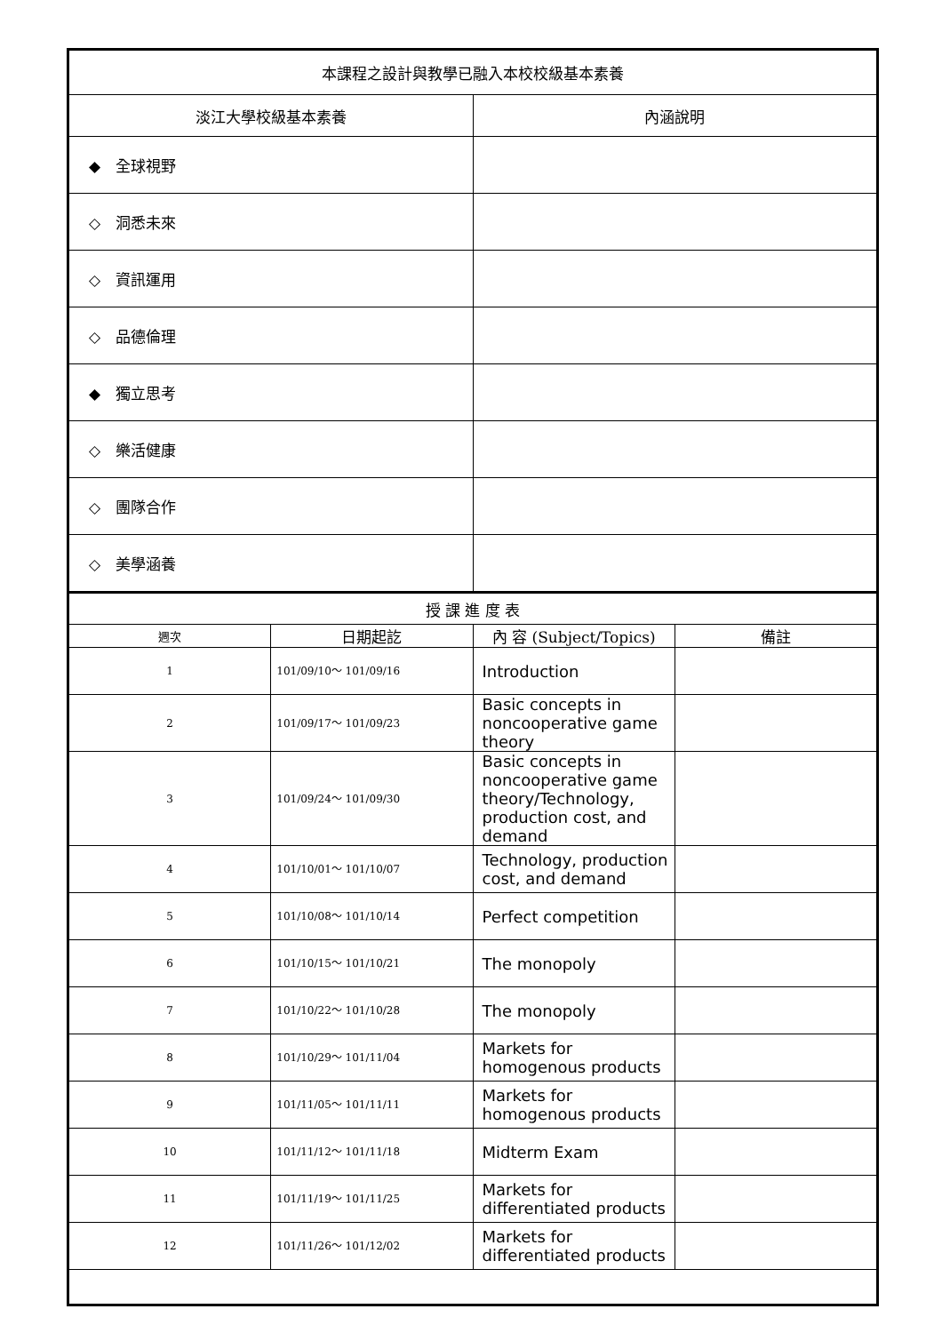| 本課程之設計與教學已融入本校校級基本素養 | |
| --- | --- |
| 淡江大學校級基本素養 | 內涵說明 |
| ◆ 全球視野 | |
| ◇ 洞悉未來 | |
| ◇ 資訊運用 | |
| ◇ 品德倫理 | |
| ◆ 獨立思考 | |
| ◇ 樂活健康 | |
| ◇ 團隊合作 | |
| ◇ 美學涵養 | |
| 授 課 進 度 表 | | | |
| --- | --- | --- | --- |
| 週次 | 日期起訖 | 內 容 (Subject/Topics) | 備註 |
| 1 | 101/09/10～ 101/09/16 | Introduction | |
| 2 | 101/09/17～ 101/09/23 | Basic concepts in noncooperative game theory | |
| 3 | 101/09/24～ 101/09/30 | Basic concepts in noncooperative game theory/Technology, production cost, and demand | |
| 4 | 101/10/01～ 101/10/07 | Technology, production cost, and demand | |
| 5 | 101/10/08～ 101/10/14 | Perfect competition | |
| 6 | 101/10/15～ 101/10/21 | The monopoly | |
| 7 | 101/10/22～ 101/10/28 | The monopoly | |
| 8 | 101/10/29～ 101/11/04 | Markets for homogenous products | |
| 9 | 101/11/05～ 101/11/11 | Markets for homogenous products | |
| 10 | 101/11/12～ 101/11/18 | Midterm Exam | |
| 11 | 101/11/19～ 101/11/25 | Markets for differentiated products | |
| 12 | 101/11/26～ 101/12/02 | Markets for differentiated products | |